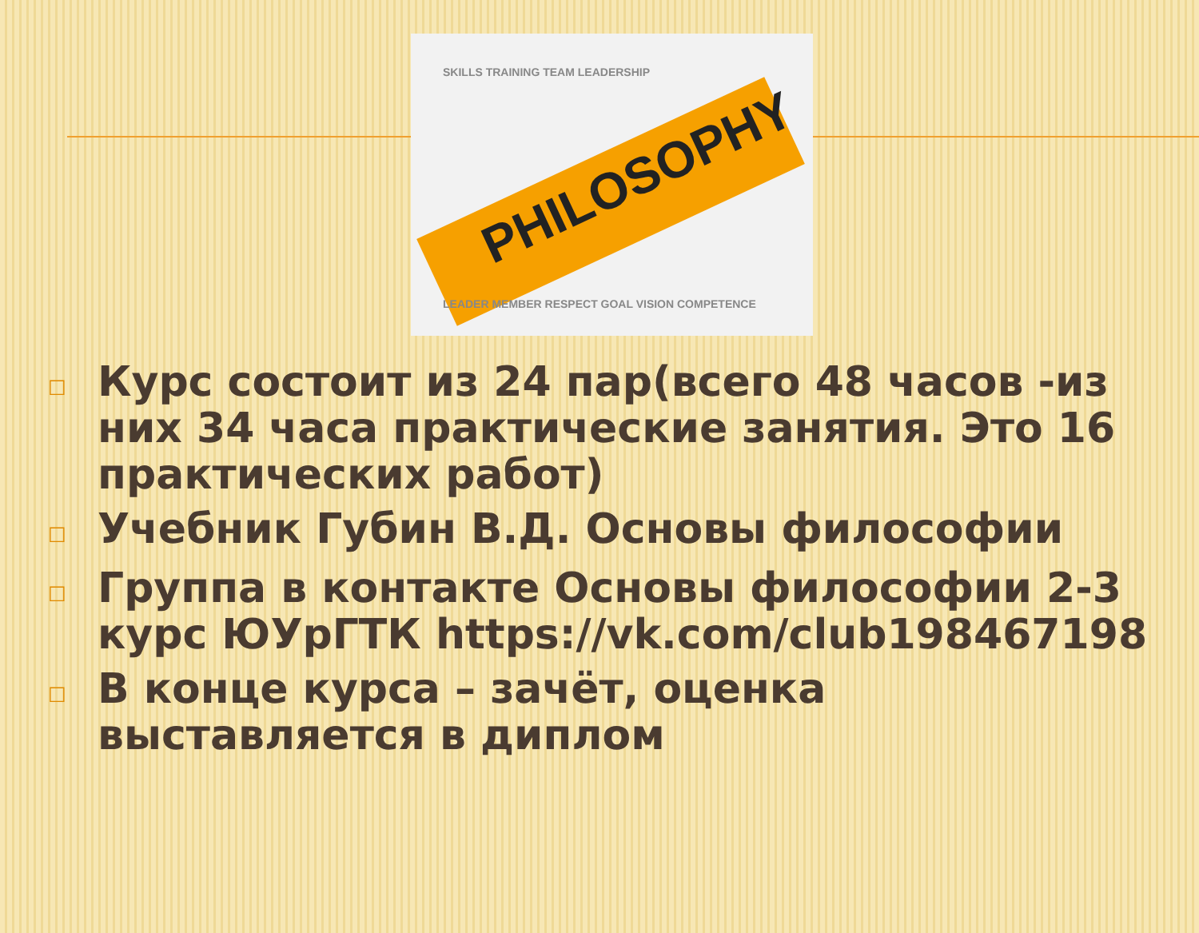SKILLS TRAINING TEAM LEADERSHIP
LEADER MEMBER RESPECT GOAL VISION COMPETENCE
PHILOSOPHY
□ Курс состоит из 24 пар(всего 48 часов -из них 34 часа практические занятия. Это 16 практических работ)
□ Учебник Губин В.Д. Основы философии
□ Группа в контакте Основы философии 2-3 курс ЮУрГТК https://vk.com/club198467198
□ В конце курса – зачёт, оценка выставляется в диплом